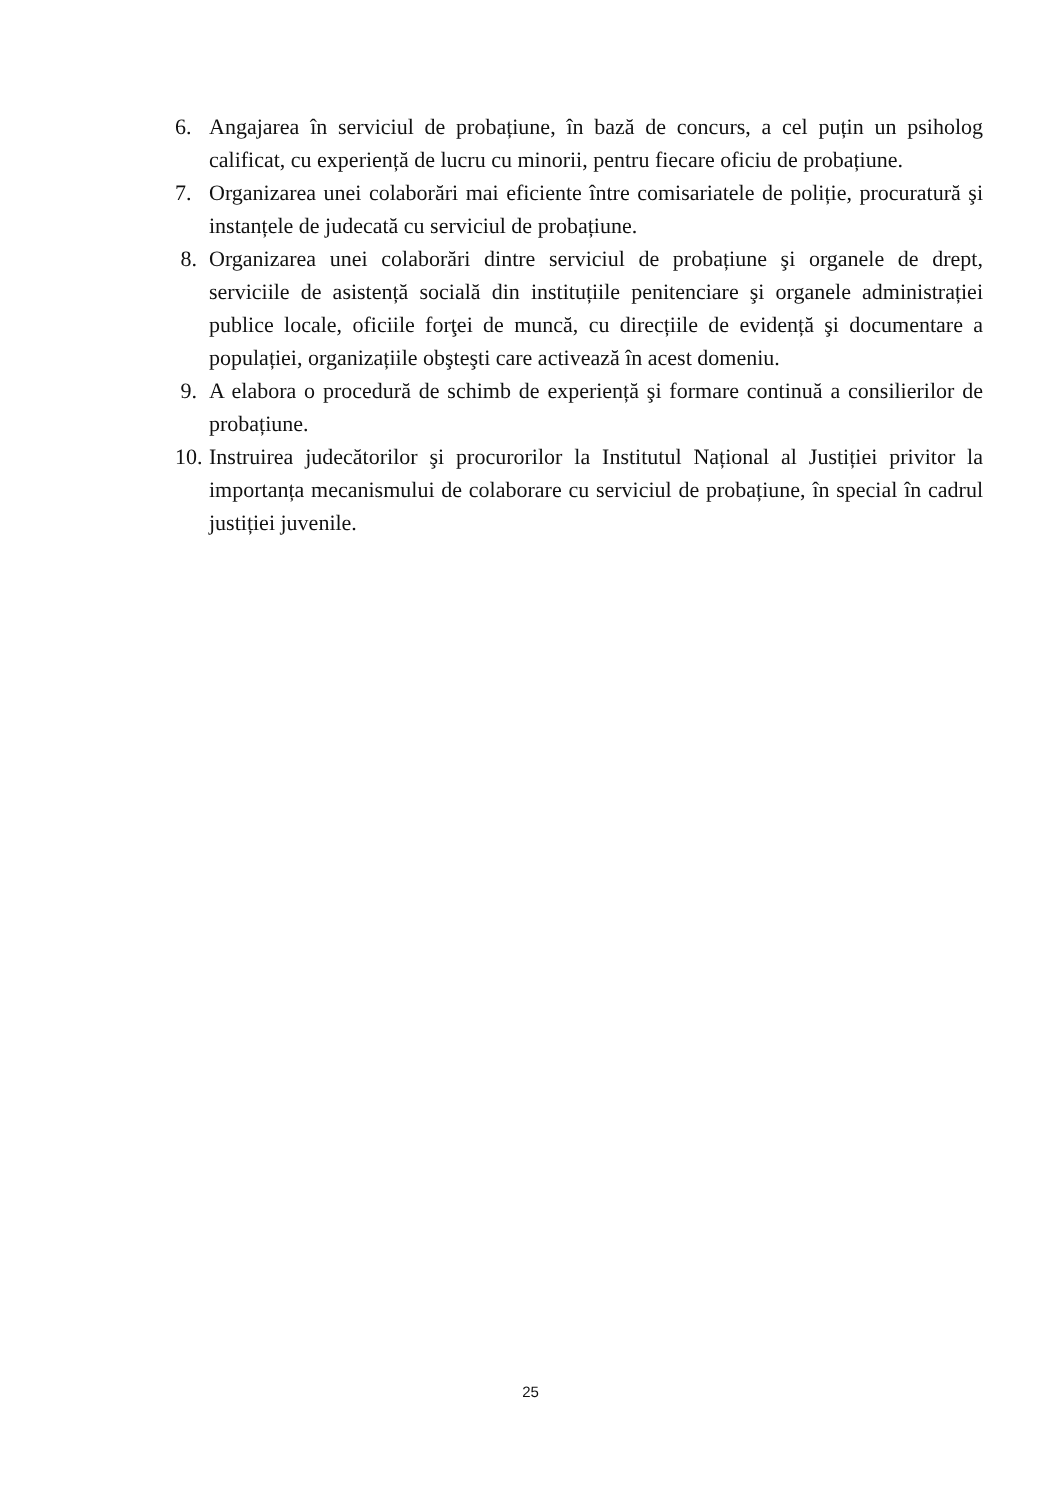6. Angajarea în serviciul de probațiune, în bază de concurs, a cel puțin un psiholog calificat, cu experiență de lucru cu minorii, pentru fiecare oficiu de probațiune.
7. Organizarea unei colaborări mai eficiente între comisariatele de poliție, procuratură şi instanțele de judecată cu serviciul de probațiune.
8. Organizarea unei colaborări dintre serviciul de probațiune şi organele de drept, serviciile de asistență socială din instituțiile penitenciare şi organele administrației publice locale, oficiile forţei de muncă, cu direcțiile de evidență şi documentare a populației, organizațiile obşteşti care activează în acest domeniu.
9. A elabora o procedură de schimb de experiență şi formare continuă a consilierilor de probațiune.
10. Instruirea judecătorilor şi procurorilor la Institutul Național al Justiției privitor la importanța mecanismului de colaborare cu serviciul de probațiune, în special în cadrul justiției juvenile.
25